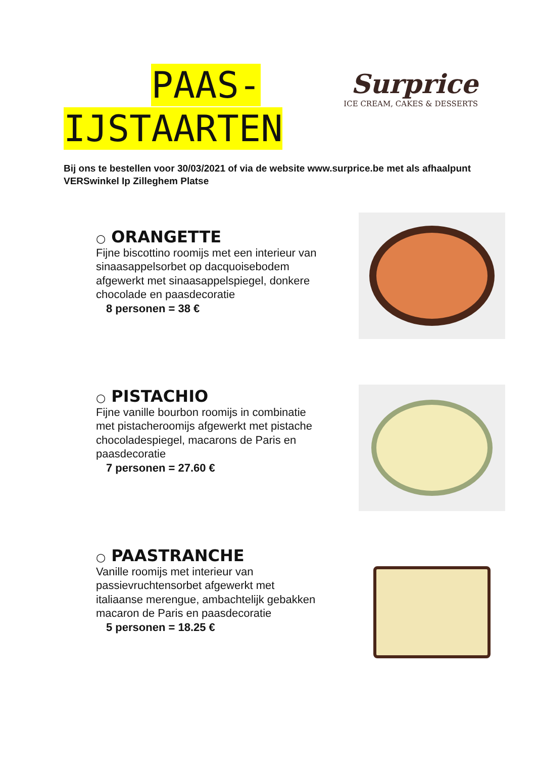PAAS-
IJSTAARTEN
Surprice
ICE CREAM, CAKES & DESSERTS
Bij ons te bestellen voor 30/03/2021 of via de website www.surprice.be met als afhaalpunt VERSwinkel Ip Zilleghem Platse
○ ORANGETTE
Fijne biscottino roomijs met een interieur van sinaasappelsorbet op dacquoisebodem afgewerkt met sinaasappelspiegel, donkere chocolade en paasdecoratie
8 personen = 38 €
○ PISTACHIO
Fijne vanille bourbon roomijs in combinatie met pistacheroomijs afgewerkt met pistache chocoladespiegel, macarons de Paris en paasdecoratie
7 personen = 27.60 €
○ PAASTRANCHE
Vanille roomijs met interieur van passievruchtensorbet afgewerkt met italiaanse merengue, ambachtelijk gebakken macaron de Paris en paasdecoratie
5 personen = 18.25 €